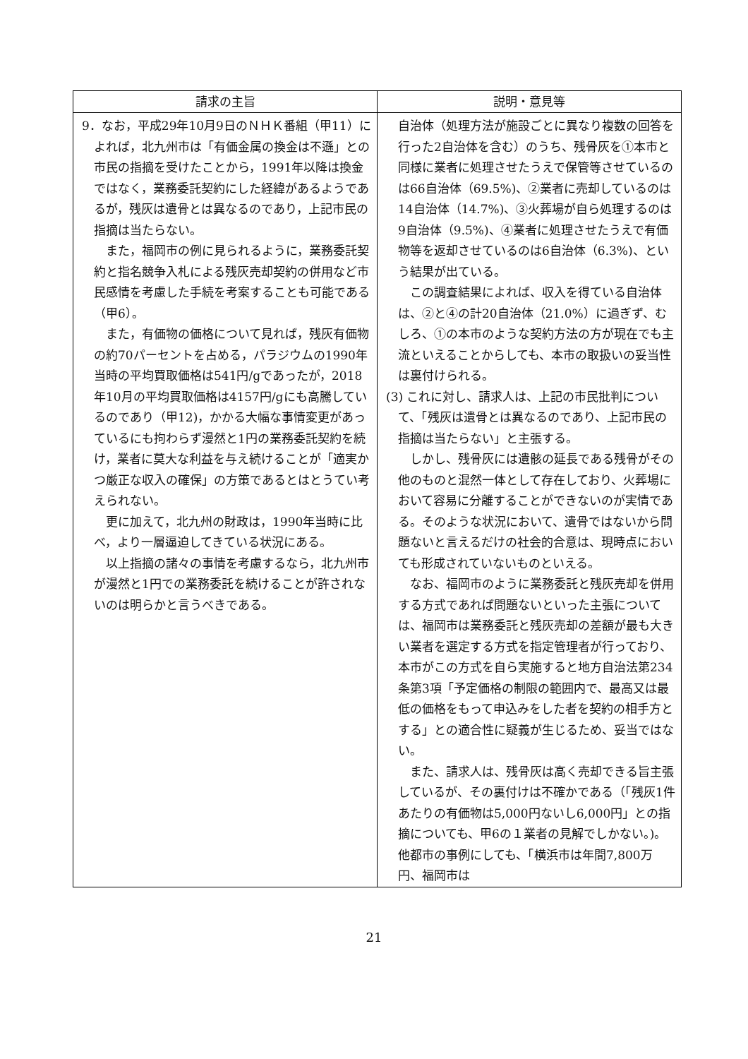| 請求の主旨 | 説明・意見等 |
| --- | --- |
| 9．なお，平成29年10月9日のＮＨＫ番組（甲11）によれば，北九州市は「有価金属の換金は不遜」との市民の指摘を受けたことから，1991年以降は換金ではなく，業務委託契約にした経緯があるようであるが，残灰は遺骨とは異なるのであり，上記市民の指摘は当たらない。 また，福岡市の例に見られるように，業務委託契約と指名競争入札による残灰売却契約の併用など市民感情を考慮した手続を考案することも可能である（甲6）。 また，有価物の価格について見れば，残灰有価物の約70パーセントを占める，パラジウムの1990年当時の平均買取価格は541円/gであったが，2018年10月の平均買取価格は4157円/gにも高騰しているのであり（甲12)，かかる大幅な事情変更があっているにも拘わらず漫然と1円の業務委託契約を続け，業者に莫大な利益を与え続けることが「適実かつ厳正な収入の確保」の方策であるとはとうてい考えられない。 更に加えて，北九州の財政は，1990年当時に比べ，より一層逼迫してきている状況にある。 以上指摘の諸々の事情を考慮するなら，北九州市が漫然と1円での業務委託を続けることが許されないのは明らかと言うべきである。 | 自治体（処理方法が施設ごとに異なり複数の回答を行った2自治体を含む）のうち、残骨灰を①本市と同様に業者に処理させたうえで保管等させているのは66自治体（69.5%)、②業者に売却しているのは14自治体（14.7%)、③火葬場が自ら処理するのは9自治体（9.5%)、④業者に処理させたうえで有価物等を返却させているのは6自治体（6.3%)、という結果が出ている。 この調査結果によれば、収入を得ている自治体は、②と④の計20自治体（21.0%）に過ぎず、むしろ、①の本市のような契約方法の方が現在でも主流といえることからしても、本市の取扱いの妥当性は裏付けられる。 (3) これに対し、請求人は、上記の市民批判について、「残灰は遺骨とは異なるのであり、上記市民の指摘は当たらない」と主張する。 しかし、残骨灰には遺骸の延長である残骨がその他のものと混然一体として存在しており、火葬場において容易に分離することができないのが実情である。そのような状況において、遺骨ではないから問題ないと言えるだけの社会的合意は、現時点においても形成されていないものといえる。 なお、福岡市のように業務委託と残灰売却を併用する方式であれば問題ないといった主張については、福岡市は業務委託と残灰売却の差額が最も大きい業者を選定する方式を指定管理者が行っており、本市がこの方式を自ら実施すると地方自治法第234条第3項「予定価格の制限の範囲内で、最高又は最低の価格をもって申込みをした者を契約の相手方とする」との適合性に疑義が生じるため、妥当ではない。 また、請求人は、残骨灰は高く売却できる旨主張しているが、その裏付けは不確かである（「残灰1件あたりの有価物は5,000円ないし6,000円」との指摘についても、甲6の１業者の見解でしかない。)。他都市の事例にしても、「横浜市は年間7,800万円、福岡市は |
21